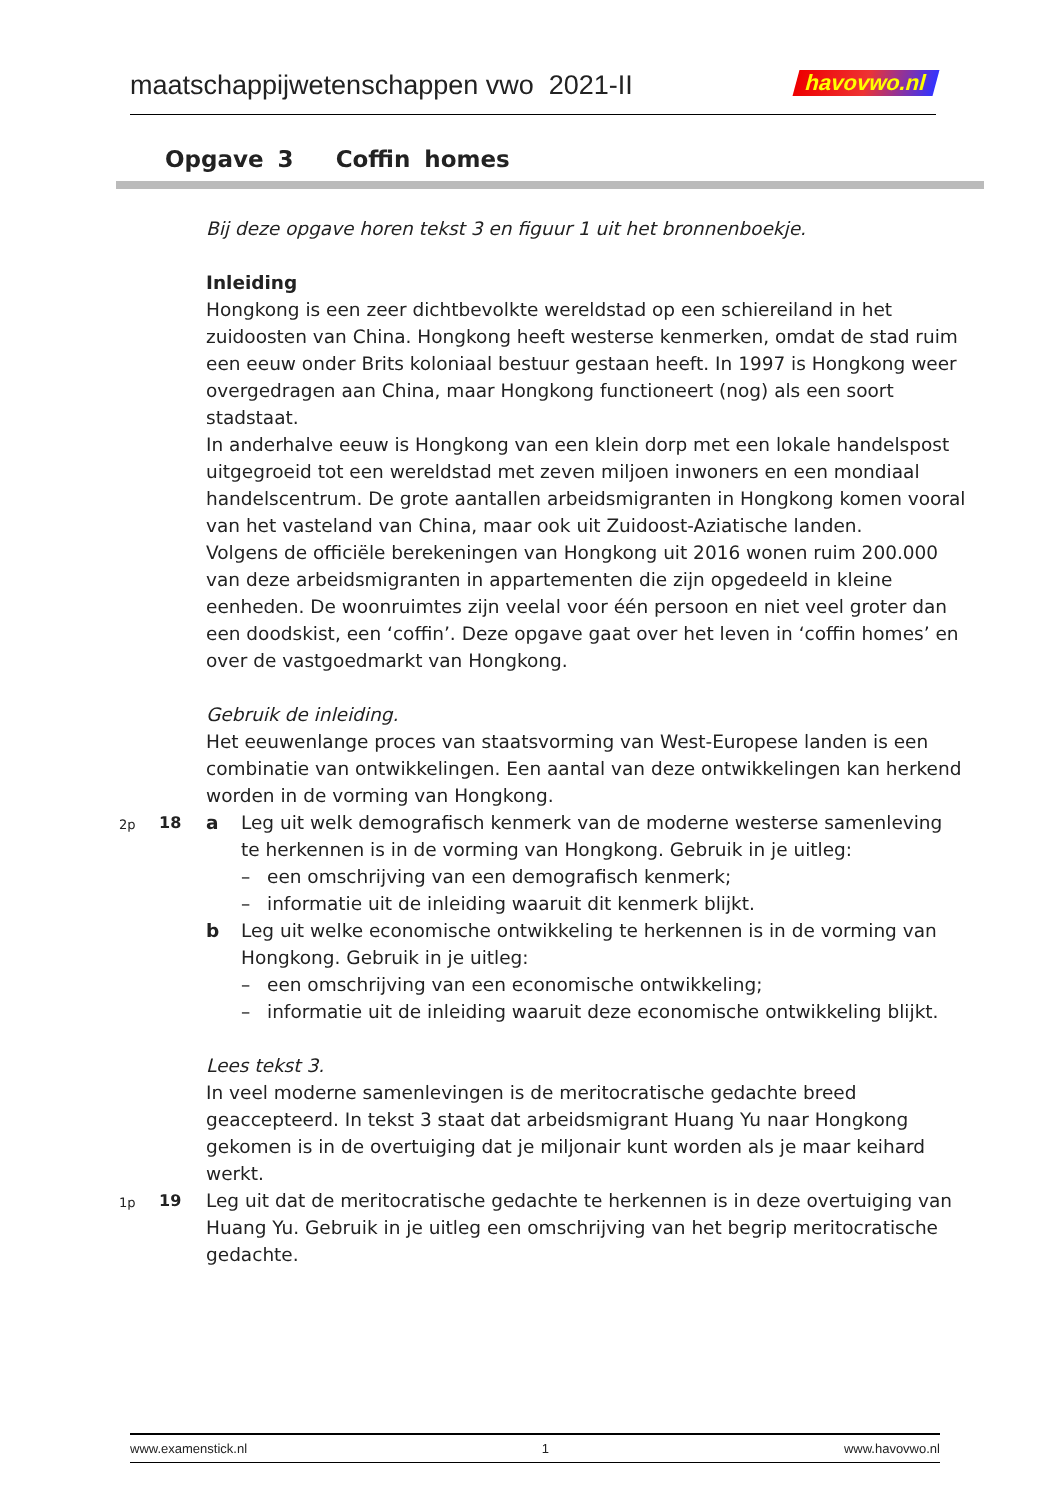maatschappijwetenschappen vwo 2021-II havovwo.nl
Opgave 3 Coffin homes
Bij deze opgave horen tekst 3 en figuur 1 uit het bronnenboekje.
Inleiding
Hongkong is een zeer dichtbevolkte wereldstad op een schiereiland in het zuidoosten van China. Hongkong heeft westerse kenmerken, omdat de stad ruim een eeuw onder Brits koloniaal bestuur gestaan heeft. In 1997 is Hongkong weer overgedragen aan China, maar Hongkong functioneert (nog) als een soort stadstaat.
In anderhalve eeuw is Hongkong van een klein dorp met een lokale handelspost uitgegroeid tot een wereldstad met zeven miljoen inwoners en een mondiaal handelscentrum. De grote aantallen arbeidsmigranten in Hongkong komen vooral van het vasteland van China, maar ook uit Zuidoost-Aziatische landen.
Volgens de officiële berekeningen van Hongkong uit 2016 wonen ruim 200.000 van deze arbeidsmigranten in appartementen die zijn opgedeeld in kleine eenheden. De woonruimtes zijn veelal voor één persoon en niet veel groter dan een doodskist, een ‘coffin’. Deze opgave gaat over het leven in ‘coffin homes’ en over de vastgoedmarkt van Hongkong.
Gebruik de inleiding.
Het eeuwenlange proces van staatsvorming van West-Europese landen is een combinatie van ontwikkelingen. Een aantal van deze ontwikkelingen kan herkend worden in de vorming van Hongkong.
2p 18
a Leg uit welk demografisch kenmerk van de moderne westerse samenleving te herkennen is in de vorming van Hongkong. Gebruik in je uitleg:
– een omschrijving van een demografisch kenmerk;
– informatie uit de inleiding waaruit dit kenmerk blijkt.
b Leg uit welke economische ontwikkeling te herkennen is in de vorming van Hongkong. Gebruik in je uitleg:
– een omschrijving van een economische ontwikkeling;
– informatie uit de inleiding waaruit deze economische ontwikkeling blijkt.
Lees tekst 3.
In veel moderne samenlevingen is de meritocratische gedachte breed geaccepteerd. In tekst 3 staat dat arbeidsmigrant Huang Yu naar Hongkong gekomen is in de overtuiging dat je miljonair kunt worden als je maar keihard werkt.
1p 19
Leg uit dat de meritocratische gedachte te herkennen is in deze overtuiging van Huang Yu. Gebruik in je uitleg een omschrijving van het begrip meritocratische gedachte.
www.examenstick.nl 1 www.havovwo.nl